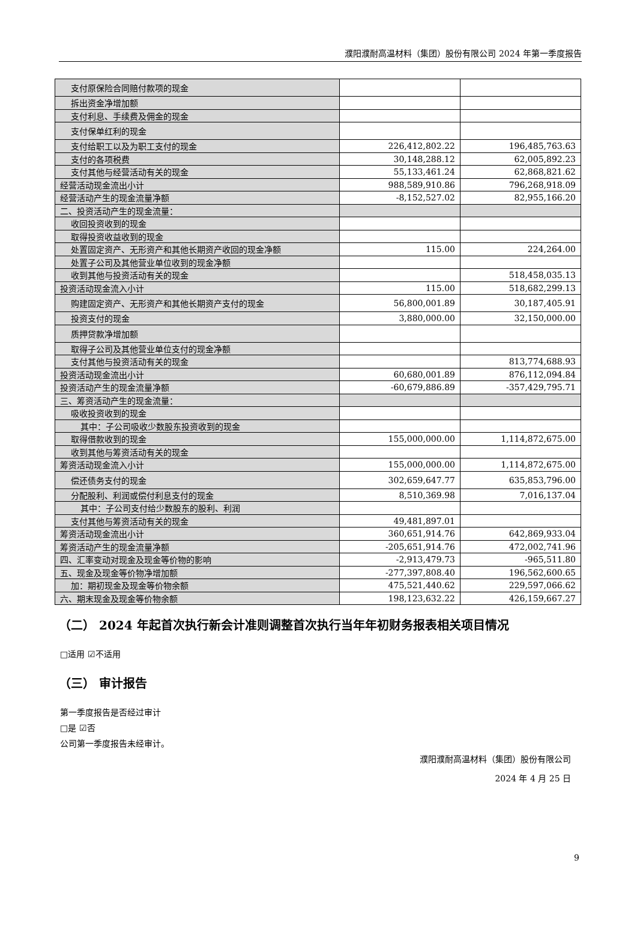濮阳濮耐高温材料（集团）股份有限公司 2024 年第一季度报告
| 支付原保险合同赔付款项的现金 | | |
| 拆出资金净增加额 | | |
| 支付利息、手续费及佣金的现金 | | |
| 支付保单红利的现金 | | |
| 支付给职工以及为职工支付的现金 | 226,412,802.22 | 196,485,763.63 |
| 支付的各项税费 | 30,148,288.12 | 62,005,892.23 |
| 支付其他与经营活动有关的现金 | 55,133,461.24 | 62,868,821.62 |
| 经营活动现金流出小计 | 988,589,910.86 | 796,268,918.09 |
| 经营活动产生的现金流量净额 | -8,152,527.02 | 82,955,166.20 |
| 二、投资活动产生的现金流量： | | |
| 收回投资收到的现金 | | |
| 取得投资收益收到的现金 | | |
| 处置固定资产、无形资产和其他长期资产收回的现金净额 | 115.00 | 224,264.00 |
| 处置子公司及其他营业单位收到的现金净额 | | |
| 收到其他与投资活动有关的现金 | | 518,458,035.13 |
| 投资活动现金流入小计 | 115.00 | 518,682,299.13 |
| 购建固定资产、无形资产和其他长期资产支付的现金 | 56,800,001.89 | 30,187,405.91 |
| 投资支付的现金 | 3,880,000.00 | 32,150,000.00 |
| 质押贷款净增加额 | | |
| 取得子公司及其他营业单位支付的现金净额 | | |
| 支付其他与投资活动有关的现金 | | 813,774,688.93 |
| 投资活动现金流出小计 | 60,680,001.89 | 876,112,094.84 |
| 投资活动产生的现金流量净额 | -60,679,886.89 | -357,429,795.71 |
| 三、筹资活动产生的现金流量： | | |
| 吸收投资收到的现金 | | |
| 其中：子公司吸收少数股东投资收到的现金 | | |
| 取得借款收到的现金 | 155,000,000.00 | 1,114,872,675.00 |
| 收到其他与筹资活动有关的现金 | | |
| 筹资活动现金流入小计 | 155,000,000.00 | 1,114,872,675.00 |
| 偿还债务支付的现金 | 302,659,647.77 | 635,853,796.00 |
| 分配股利、利润或偿付利息支付的现金 | 8,510,369.98 | 7,016,137.04 |
| 其中：子公司支付给少数股东的股利、利润 | | |
| 支付其他与筹资活动有关的现金 | 49,481,897.01 | |
| 筹资活动现金流出小计 | 360,651,914.76 | 642,869,933.04 |
| 筹资活动产生的现金流量净额 | -205,651,914.76 | 472,002,741.96 |
| 四、汇率变动对现金及现金等价物的影响 | -2,913,479.73 | -965,511.80 |
| 五、现金及现金等价物净增加额 | -277,397,808.40 | 196,562,600.65 |
| 加：期初现金及现金等价物余额 | 475,521,440.62 | 229,597,066.62 |
| 六、期末现金及现金等价物余额 | 198,123,632.22 | 426,159,667.27 |
（二） 2024 年起首次执行新会计准则调整首次执行当年年初财务报表相关项目情况
□适用 ☑不适用
（三） 审计报告
第一季度报告是否经过审计
□是 ☑否
公司第一季度报告未经审计。
濮阳濮耐高温材料（集团）股份有限公司
2024 年 4 月 25 日
9